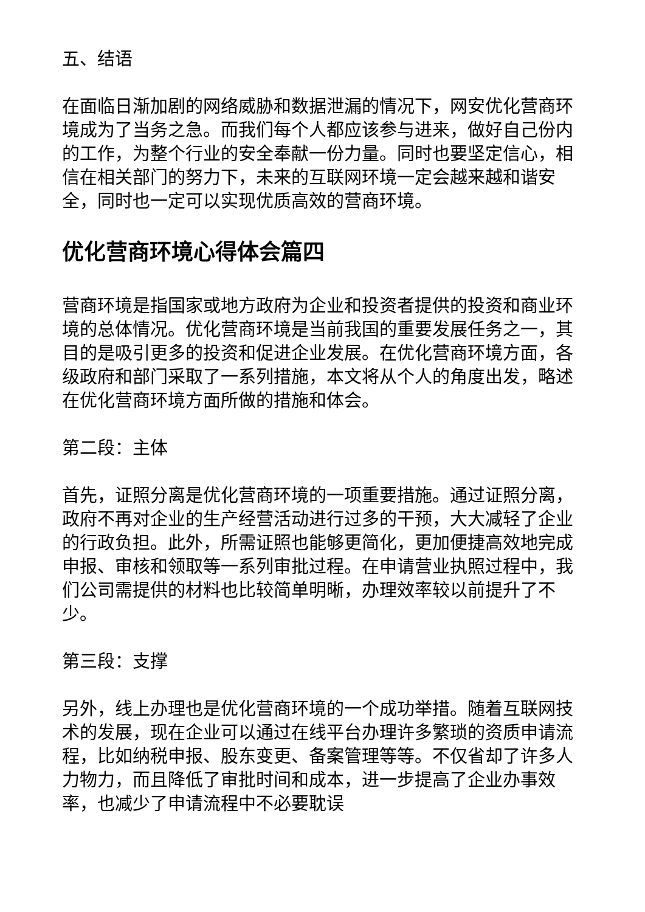五、结语
在面临日渐加剧的网络威胁和数据泄漏的情况下，网安优化营商环境成为了当务之急。而我们每个人都应该参与进来，做好自己份内的工作，为整个行业的安全奉献一份力量。同时也要坚定信心，相信在相关部门的努力下，未来的互联网环境一定会越来越和谐安全，同时也一定可以实现优质高效的营商环境。
优化营商环境心得体会篇四
营商环境是指国家或地方政府为企业和投资者提供的投资和商业环境的总体情况。优化营商环境是当前我国的重要发展任务之一，其目的是吸引更多的投资和促进企业发展。在优化营商环境方面，各级政府和部门采取了一系列措施，本文将从个人的角度出发，略述在优化营商环境方面所做的措施和体会。
第二段：主体
首先，证照分离是优化营商环境的一项重要措施。通过证照分离，政府不再对企业的生产经营活动进行过多的干预，大大减轻了企业的行政负担。此外，所需证照也能够更简化，更加便捷高效地完成申报、审核和领取等一系列审批过程。在申请营业执照过程中，我们公司需提供的材料也比较简单明晰，办理效率较以前提升了不少。
第三段：支撑
另外，线上办理也是优化营商环境的一个成功举措。随着互联网技术的发展，现在企业可以通过在线平台办理许多繁琐的资质申请流程，比如纳税申报、股东变更、备案管理等等。不仅省却了许多人力物力，而且降低了审批时间和成本，进一步提高了企业办事效率，也减少了申请流程中不必要耽误